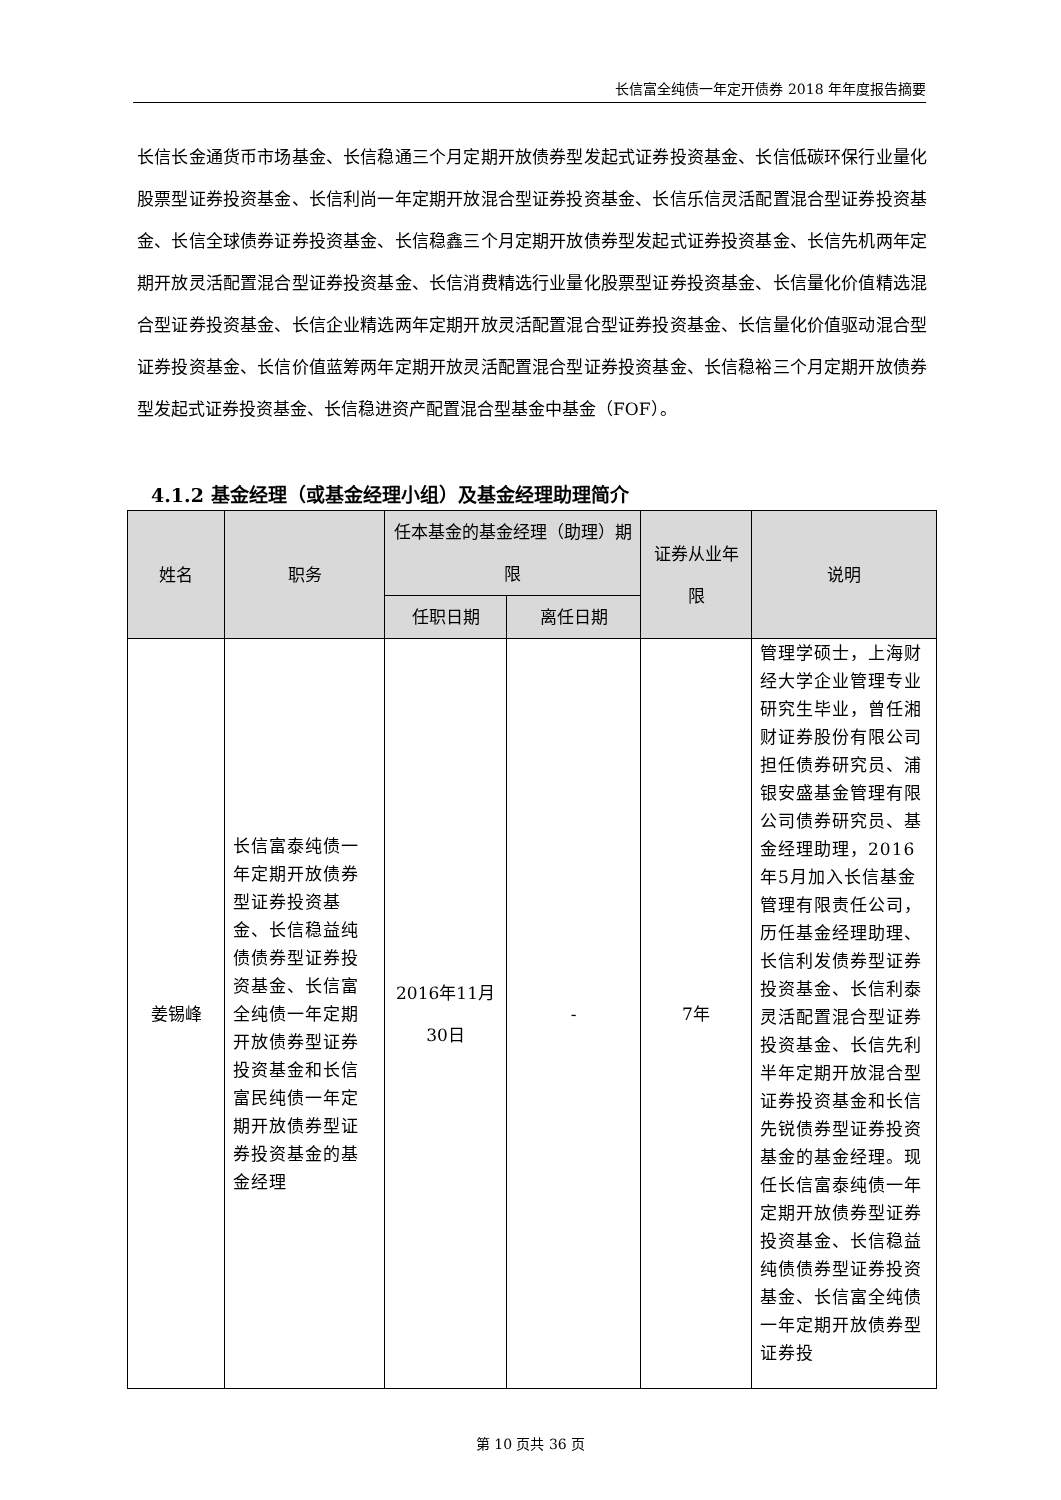长信富全纯债一年定开债券 2018 年年度报告摘要
长信长金通货币市场基金、长信稳通三个月定期开放债券型发起式证券投资基金、长信低碳环保行业量化股票型证券投资基金、长信利尚一年定期开放混合型证券投资基金、长信乐信灵活配置混合型证券投资基金、长信全球债券证券投资基金、长信稳鑫三个月定期开放债券型发起式证券投资基金、长信先机两年定期开放灵活配置混合型证券投资基金、长信消费精选行业量化股票型证券投资基金、长信量化价值精选混合型证券投资基金、长信企业精选两年定期开放灵活配置混合型证券投资基金、长信量化价值驱动混合型证券投资基金、长信价值蓝筹两年定期开放灵活配置混合型证券投资基金、长信稳裕三个月定期开放债券型发起式证券投资基金、长信稳进资产配置混合型基金中基金（FOF）。
4.1.2 基金经理（或基金经理小组）及基金经理助理简介
| 姓名 | 职务 | 任本基金的基金经理（助理）期限 | | 证券从业年限 | 说明 |
| --- | --- | --- | --- | --- | --- |
| | | 任职日期 | 离任日期 | | |
| 姜锡峰 | 长信富泰纯债一年定期开放债券型证券投资基金、长信稳益纯债债券型证券投资基金、长信富全纯债一年定期开放债券型证券投资基金和长信富民纯债一年定期开放债券型证券投资基金的基金经理 | 2016年11月30日 | - | 7年 | 管理学硕士，上海财经大学企业管理专业研究生毕业，曾任湘财证券股份有限公司担任债券研究员、浦银安盛基金管理有限公司债券研究员、基金经理助理，2016年5月加入长信基金管理有限责任公司，历任基金经理助理、长信利发债券型证券投资基金、长信利泰灵活配置混合型证券投资基金、长信先利半年定期开放混合型证券投资基金和长信先锐债券型证券投资基金的基金经理。现任长信富泰纯债一年定期开放债券型证券投资基金、长信稳益纯债债券型证券投资基金、长信富全纯债一年定期开放债券型证券投 |
第 10 页共 36 页